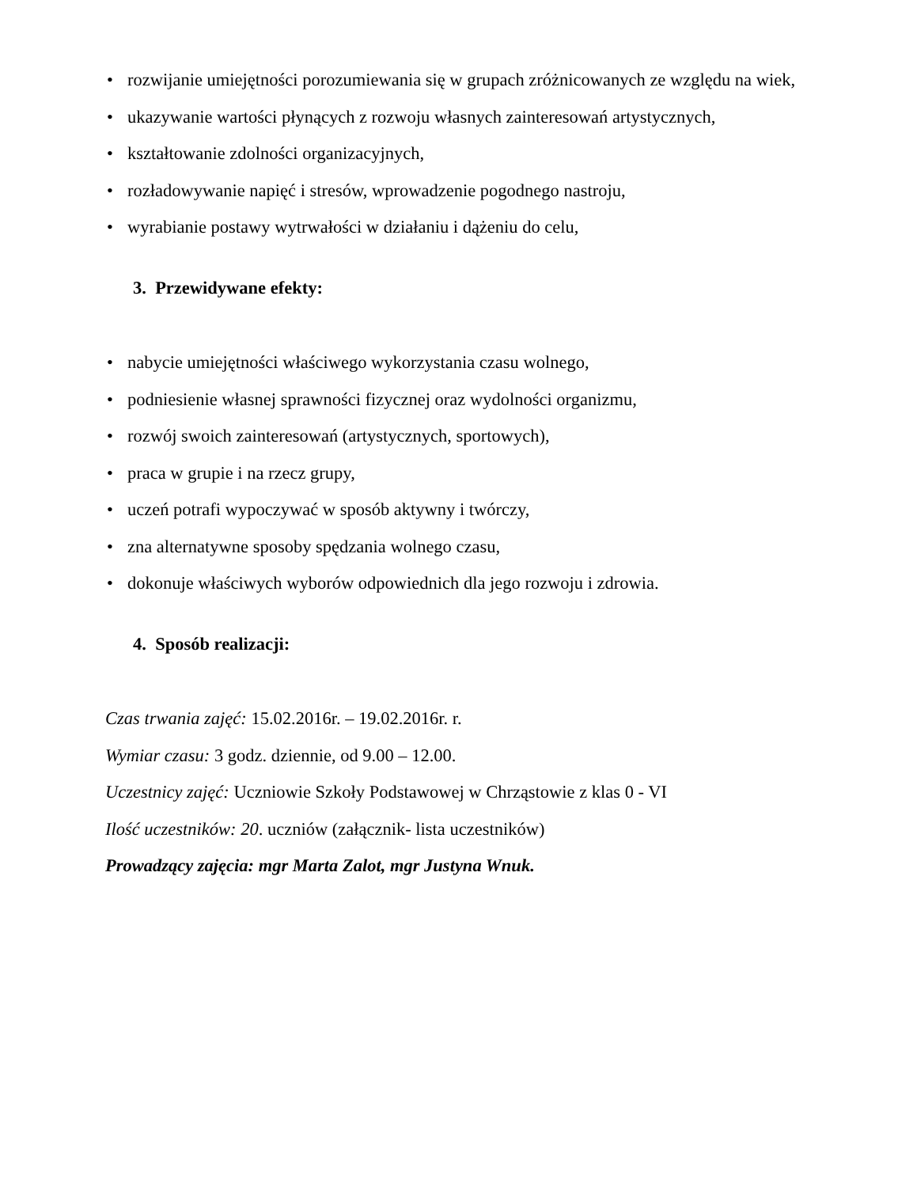• rozwijanie umiejętności porozumiewania się w grupach zróżnicowanych ze względu na wiek,
• ukazywanie wartości płynących z rozwoju własnych zainteresowań artystycznych,
• kształtowanie zdolności organizacyjnych,
• rozładowywanie napięć i stresów, wprowadzenie pogodnego nastroju,
• wyrabianie postawy wytrwałości w działaniu i dążeniu do celu,
3. Przewidywane efekty:
• nabycie umiejętności właściwego wykorzystania czasu wolnego,
• podniesienie własnej sprawności fizycznej oraz wydolności organizmu,
• rozwój swoich zainteresowań (artystycznych, sportowych),
• praca w grupie i na rzecz grupy,
• uczeń potrafi wypoczywać w sposób aktywny i twórczy,
• zna alternatywne sposoby spędzania wolnego czasu,
• dokonuje właściwych wyborów odpowiednich dla jego rozwoju i zdrowia.
4. Sposób realizacji:
Czas trwania zajęć: 15.02.2016r. – 19.02.2016r. r.
Wymiar czasu: 3 godz. dziennie, od 9.00 – 12.00.
Uczestnicy zajęć: Uczniowie Szkoły Podstawowej w Chrząstowie z klas 0 - VI
Ilość uczestników: 20. uczniów (załącznik- lista uczestników)
Prowadzący zajęcia: mgr Marta Zalot, mgr Justyna Wnuk.